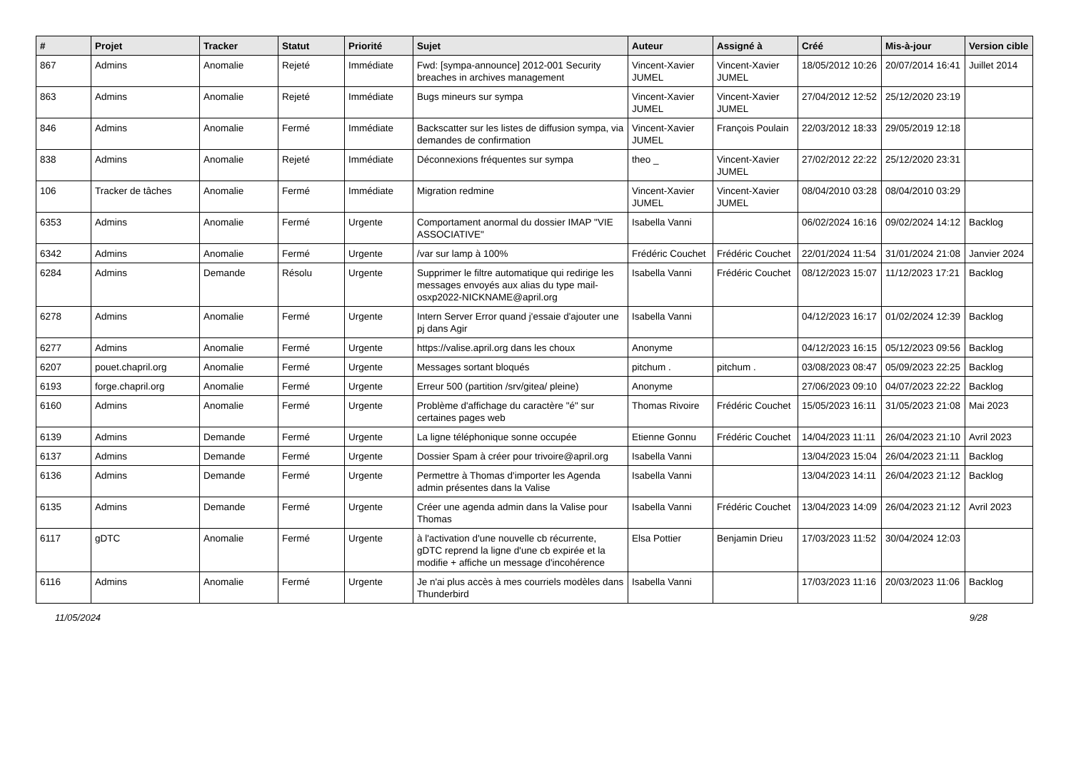| # | Projet | Tracker | Statut | Priorité | Sujet | Auteur | Assigné à | Créé | Mis-à-jour | Version cible |
| --- | --- | --- | --- | --- | --- | --- | --- | --- | --- | --- |
| 867 | Admins | Anomalie | Rejeté | Immédiate | Fwd: [sympa-announce] 2012-001 Security breaches in archives management | Vincent-Xavier JUMEL | Vincent-Xavier JUMEL | 18/05/2012 10:26 | 20/07/2014 16:41 | Juillet 2014 |
| 863 | Admins | Anomalie | Rejeté | Immédiate | Bugs mineurs sur sympa | Vincent-Xavier JUMEL | Vincent-Xavier JUMEL | 27/04/2012 12:52 | 25/12/2020 23:19 | |
| 846 | Admins | Anomalie | Fermé | Immédiate | Backscatter sur les listes de diffusion sympa, via demandes de confirmation | Vincent-Xavier JUMEL | François Poulain | 22/03/2012 18:33 | 29/05/2019 12:18 | |
| 838 | Admins | Anomalie | Rejeté | Immédiate | Déconnexions fréquentes sur sympa | theo _ | Vincent-Xavier JUMEL | 27/02/2012 22:22 | 25/12/2020 23:31 | |
| 106 | Tracker de tâches | Anomalie | Fermé | Immédiate | Migration redmine | Vincent-Xavier JUMEL | Vincent-Xavier JUMEL | 08/04/2010 03:28 | 08/04/2010 03:29 | |
| 6353 | Admins | Anomalie | Fermé | Urgente | Comportament anormal du dossier IMAP "VIE ASSOCIATIVE" | Isabella Vanni | | 06/02/2024 16:16 | 09/02/2024 14:12 | Backlog |
| 6342 | Admins | Anomalie | Fermé | Urgente | /var sur lamp à 100% | Frédéric Couchet | Frédéric Couchet | 22/01/2024 11:54 | 31/01/2024 21:08 | Janvier 2024 |
| 6284 | Admins | Demande | Résolu | Urgente | Supprimer le filtre automatique qui redirige les messages envoyés aux alias du type mail-osxp2022-NICKNAME@april.org | Isabella Vanni | Frédéric Couchet | 08/12/2023 15:07 | 11/12/2023 17:21 | Backlog |
| 6278 | Admins | Anomalie | Fermé | Urgente | Intern Server Error quand j'essaie d'ajouter une pj dans Agir | Isabella Vanni | | 04/12/2023 16:17 | 01/02/2024 12:39 | Backlog |
| 6277 | Admins | Anomalie | Fermé | Urgente | https://valise.april.org dans les choux | Anonyme | | 04/12/2023 16:15 | 05/12/2023 09:56 | Backlog |
| 6207 | pouet.chapril.org | Anomalie | Fermé | Urgente | Messages sortant bloqués | pitchum . | pitchum . | 03/08/2023 08:47 | 05/09/2023 22:25 | Backlog |
| 6193 | forge.chapril.org | Anomalie | Fermé | Urgente | Erreur 500 (partition /srv/gitea/ pleine) | Anonyme | | 27/06/2023 09:10 | 04/07/2023 22:22 | Backlog |
| 6160 | Admins | Anomalie | Fermé | Urgente | Problème d'affichage du caractère "é" sur certaines pages web | Thomas Rivoire | Frédéric Couchet | 15/05/2023 16:11 | 31/05/2023 21:08 | Mai 2023 |
| 6139 | Admins | Demande | Fermé | Urgente | La ligne téléphonique sonne occupée | Etienne Gonnu | Frédéric Couchet | 14/04/2023 11:11 | 26/04/2023 21:10 | Avril 2023 |
| 6137 | Admins | Demande | Fermé | Urgente | Dossier Spam à créer pour trivoire@april.org | Isabella Vanni | | 13/04/2023 15:04 | 26/04/2023 21:11 | Backlog |
| 6136 | Admins | Demande | Fermé | Urgente | Permettre à Thomas d'importer les Agenda admin présentes dans la Valise | Isabella Vanni | | 13/04/2023 14:11 | 26/04/2023 21:12 | Backlog |
| 6135 | Admins | Demande | Fermé | Urgente | Créer une agenda admin dans la Valise pour Thomas | Isabella Vanni | Frédéric Couchet | 13/04/2023 14:09 | 26/04/2023 21:12 | Avril 2023 |
| 6117 | gDTC | Anomalie | Fermé | Urgente | à l'activation d'une nouvelle cb récurrente, gDTC reprend la ligne d'une cb expirée et la modifie + affiche un message d'incohérence | Elsa Pottier | Benjamin Drieu | 17/03/2023 11:52 | 30/04/2024 12:03 | |
| 6116 | Admins | Anomalie | Fermé | Urgente | Je n'ai plus accès à mes courriels modèles dans Thunderbird | Isabella Vanni | | 17/03/2023 11:16 | 20/03/2023 11:06 | Backlog |
11/05/2024 9/28